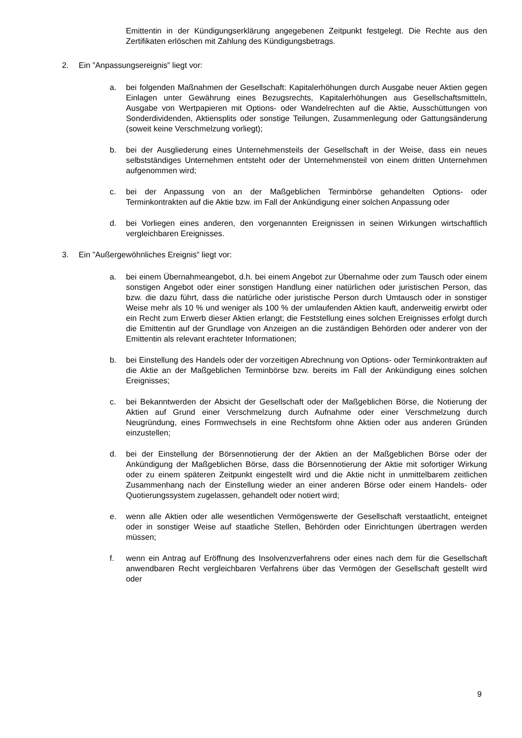Emittentin in der Kündigungserklärung angegebenen Zeitpunkt festgelegt. Die Rechte aus den Zertifikaten erlöschen mit Zahlung des Kündigungsbetrags.
2. Ein ”Anpassungsereignis” liegt vor:
a. bei folgenden Maßnahmen der Gesellschaft: Kapitalerhöhungen durch Ausgabe neuer Aktien gegen Einlagen unter Gewährung eines Bezugsrechts, Kapitalerhöhungen aus Gesellschaftsmitteln, Ausgabe von Wertpapieren mit Options- oder Wandelrechten auf die Aktie, Ausschüttungen von Sonderdividenden, Aktiensplits oder sonstige Teilungen, Zusammenlegung oder Gattungsänderung (soweit keine Verschmelzung vorliegt);
b. bei der Ausgliederung eines Unternehmensteils der Gesellschaft in der Weise, dass ein neues selbstständiges Unternehmen entsteht oder der Unternehmensteil von einem dritten Unternehmen aufgenommen wird;
c. bei der Anpassung von an der Maßgeblichen Terminbörse gehandelten Options- oder Terminkontrakten auf die Aktie bzw. im Fall der Ankündigung einer solchen Anpassung oder
d. bei Vorliegen eines anderen, den vorgenannten Ereignissen in seinen Wirkungen wirtschaftlich vergleichbaren Ereignisses.
3. Ein ”Außergewöhnliches Ereignis” liegt vor:
a. bei einem Übernahmeangebot, d.h. bei einem Angebot zur Übernahme oder zum Tausch oder einem sonstigen Angebot oder einer sonstigen Handlung einer natürlichen oder juristischen Person, das bzw. die dazu führt, dass die natürliche oder juristische Person durch Umtausch oder in sonstiger Weise mehr als 10 % und weniger als 100 % der umlaufenden Aktien kauft, anderweitig erwirbt oder ein Recht zum Erwerb dieser Aktien erlangt; die Feststellung eines solchen Ereignisses erfolgt durch die Emittentin auf der Grundlage von Anzeigen an die zuständigen Behörden oder anderer von der Emittentin als relevant erachteter Informationen;
b. bei Einstellung des Handels oder der vorzeitigen Abrechnung von Options- oder Terminkontrakten auf die Aktie an der Maßgeblichen Terminbörse bzw. bereits im Fall der Ankündigung eines solchen Ereignisses;
c. bei Bekanntwerden der Absicht der Gesellschaft oder der Maßgeblichen Börse, die Notierung der Aktien auf Grund einer Verschmelzung durch Aufnahme oder einer Verschmelzung durch Neugründung, eines Formwechsels in eine Rechtsform ohne Aktien oder aus anderen Gründen einzustellen;
d. bei der Einstellung der Börsennotierung der der Aktien an der Maßgeblichen Börse oder der Ankündigung der Maßgeblichen Börse, dass die Börsennotierung der Aktie mit sofortiger Wirkung oder zu einem späteren Zeitpunkt eingestellt wird und die Aktie nicht in unmittelbarem zeitlichen Zusammenhang nach der Einstellung wieder an einer anderen Börse oder einem Handels- oder Quotierungssystem zugelassen, gehandelt oder notiert wird;
e. wenn alle Aktien oder alle wesentlichen Vermögenswerte der Gesellschaft verstaatlicht, enteignet oder in sonstiger Weise auf staatliche Stellen, Behörden oder Einrichtungen übertragen werden müssen;
f. wenn ein Antrag auf Eröffnung des Insolvenzverfahrens oder eines nach dem für die Gesellschaft anwendbaren Recht vergleichbaren Verfahrens über das Vermögen der Gesellschaft gestellt wird oder
9